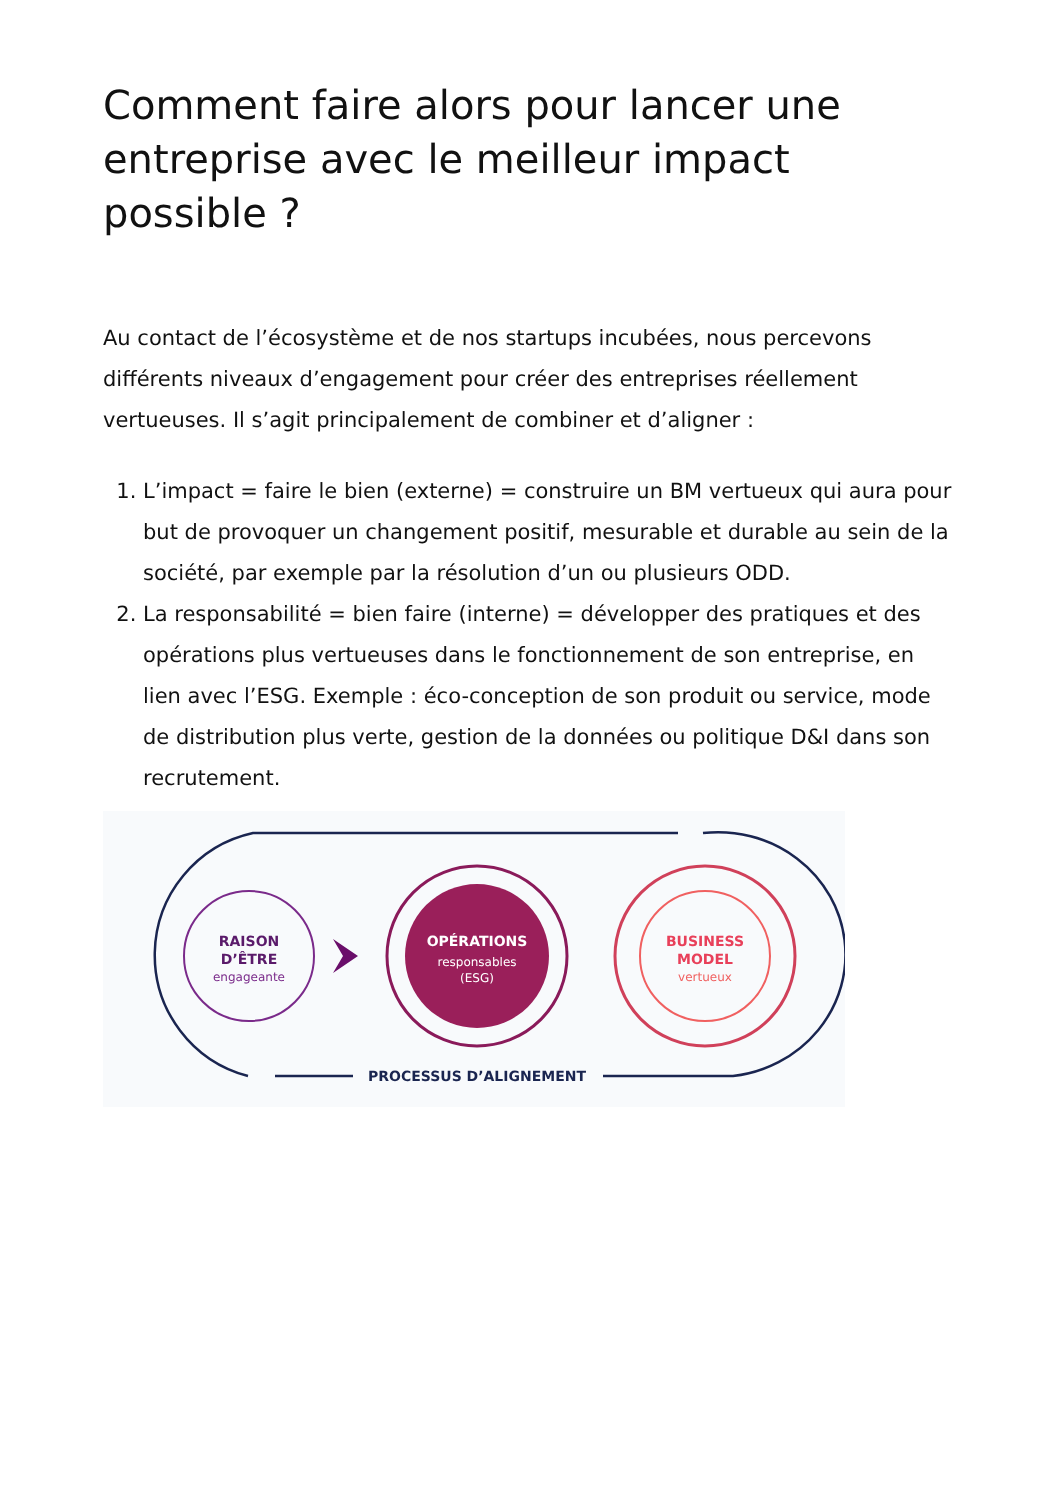Comment faire alors pour lancer une entreprise avec le meilleur impact possible ?
Au contact de l’écosystème et de nos startups incubées, nous percevons différents niveaux d’engagement pour créer des entreprises réellement vertueuses. Il s’agit principalement de combiner et d’aligner :
1. L’impact = faire le bien (externe) = construire un BM vertueux qui aura pour but de provoquer un changement positif, mesurable et durable au sein de la société, par exemple par la résolution d’un ou plusieurs ODD.
2. La responsabilité = bien faire (interne) = développer des pratiques et des opérations plus vertueuses dans le fonctionnement de son entreprise, en lien avec l’ESG. Exemple : éco-conception de son produit ou service, mode de distribution plus verte, gestion de la données ou politique D&I dans son recrutement.
RAISON
D’ÊTRE
engageante
OPÉRATIONS
responsables
(ESG)
BUSINESS
MODEL
vertueux
PROCESSUS D’ALIGNEMENT